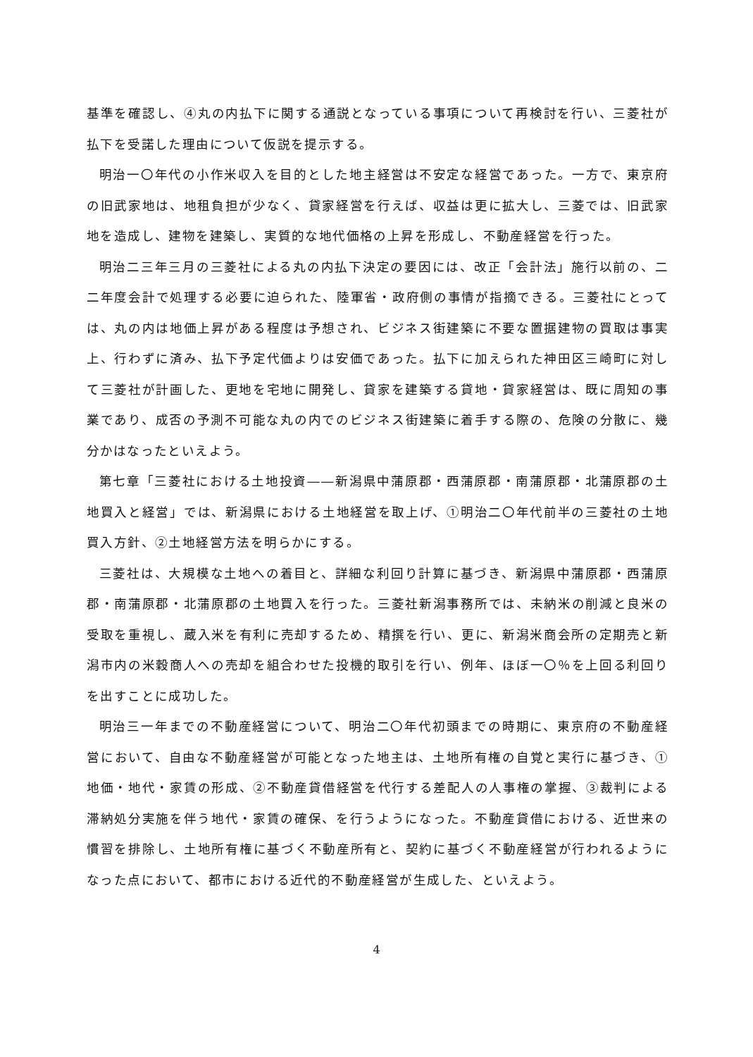基準を確認し、④丸の内払下に関する通説となっている事項について再検討を行い、三菱社が払下を受諾した理由について仮説を提示する。
明治一〇年代の小作米収入を目的とした地主経営は不安定な経営であった。一方で、東京府の旧武家地は、地租負担が少なく、貸家経営を行えば、収益は更に拡大し、三菱では、旧武家地を造成し、建物を建築し、実質的な地代価格の上昇を形成し、不動産経営を行った。
明治二三年三月の三菱社による丸の内払下決定の要因には、改正「会計法」施行以前の、二二年度会計で処理する必要に迫られた、陸軍省・政府側の事情が指摘できる。三菱社にとっては、丸の内は地価上昇がある程度は予想され、ビジネス街建築に不要な置据建物の買取は事実上、行わずに済み、払下予定代価よりは安価であった。払下に加えられた神田区三崎町に対して三菱社が計画した、更地を宅地に開発し、貸家を建築する貸地・貸家経営は、既に周知の事業であり、成否の予測不可能な丸の内でのビジネス街建築に着手する際の、危険の分散に、幾分かはなったといえよう。
第七章「三菱社における土地投資――新潟県中蒲原郡・西蒲原郡・南蒲原郡・北蒲原郡の土地買入と経営」では、新潟県における土地経営を取上げ、①明治二〇年代前半の三菱社の土地買入方針、②土地経営方法を明らかにする。
三菱社は、大規模な土地への着目と、詳細な利回り計算に基づき、新潟県中蒲原郡・西蒲原郡・南蒲原郡・北蒲原郡の土地買入を行った。三菱社新潟事務所では、未納米の削減と良米の受取を重視し、蔵入米を有利に売却するため、精撰を行い、更に、新潟米商会所の定期売と新潟市内の米穀商人への売却を組合わせた投機的取引を行い、例年、ほぼ一〇％を上回る利回りを出すことに成功した。
明治三一年までの不動産経営について、明治二〇年代初頭までの時期に、東京府の不動産経営において、自由な不動産経営が可能となった地主は、土地所有権の自覚と実行に基づき、①地価・地代・家賃の形成、②不動産貸借経営を代行する差配人の人事権の掌握、③裁判による滞納処分実施を伴う地代・家賃の確保、を行うようになった。不動産貸借における、近世来の慣習を排除し、土地所有権に基づく不動産所有と、契約に基づく不動産経営が行われるようになった点において、都市における近代的不動産経営が生成した、といえよう。
4